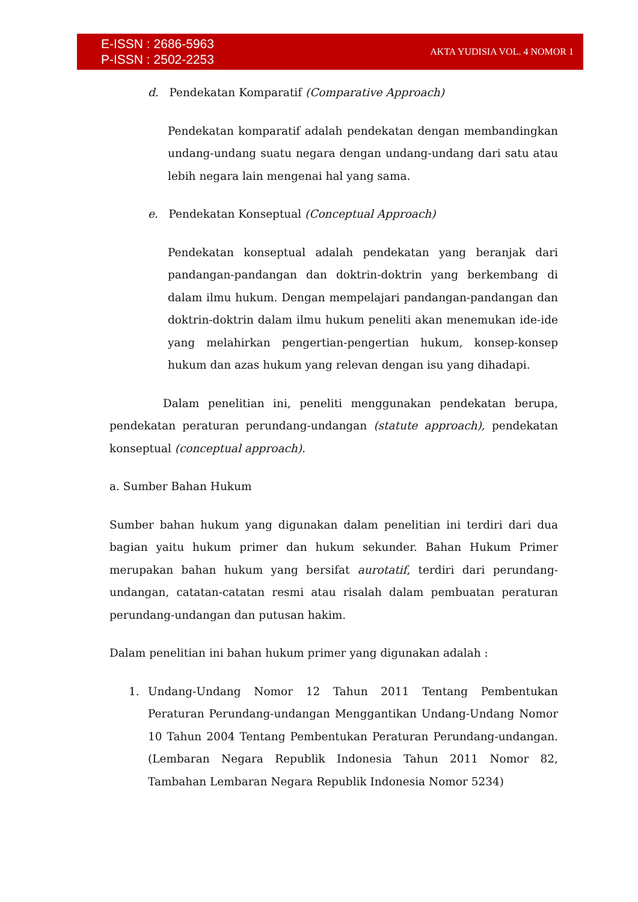E-ISSN : 2686-5963
P-ISSN : 2502-2253
AKTA YUDISIA VOL. 4 NOMOR 1
d. Pendekatan Komparatif (Comparative Approach)
Pendekatan komparatif adalah pendekatan dengan membandingkan undang-undang suatu negara dengan undang-undang dari satu atau lebih negara lain mengenai hal yang sama.
e. Pendekatan Konseptual (Conceptual Approach)
Pendekatan konseptual adalah pendekatan yang beranjak dari pandangan-pandangan dan doktrin-doktrin yang berkembang di dalam ilmu hukum. Dengan mempelajari pandangan-pandangan dan doktrin-doktrin dalam ilmu hukum peneliti akan menemukan ide-ide yang melahirkan pengertian-pengertian hukum, konsep-konsep hukum dan azas hukum yang relevan dengan isu yang dihadapi.
Dalam penelitian ini, peneliti menggunakan pendekatan berupa, pendekatan peraturan perundang-undangan (statute approach), pendekatan konseptual (conceptual approach).
a. Sumber Bahan Hukum
Sumber bahan hukum yang digunakan dalam penelitian ini terdiri dari dua bagian yaitu hukum primer dan hukum sekunder. Bahan Hukum Primer merupakan bahan hukum yang bersifat aurotatif, terdiri dari perundang-undangan, catatan-catatan resmi atau risalah dalam pembuatan peraturan perundang-undangan dan putusan hakim.
Dalam penelitian ini bahan hukum primer yang digunakan adalah :
1. Undang-Undang Nomor 12 Tahun 2011 Tentang Pembentukan Peraturan Perundang-undangan Menggantikan Undang-Undang Nomor 10 Tahun 2004 Tentang Pembentukan Peraturan Perundang-undangan. (Lembaran Negara Republik Indonesia Tahun 2011 Nomor 82, Tambahan Lembaran Negara Republik Indonesia Nomor 5234)